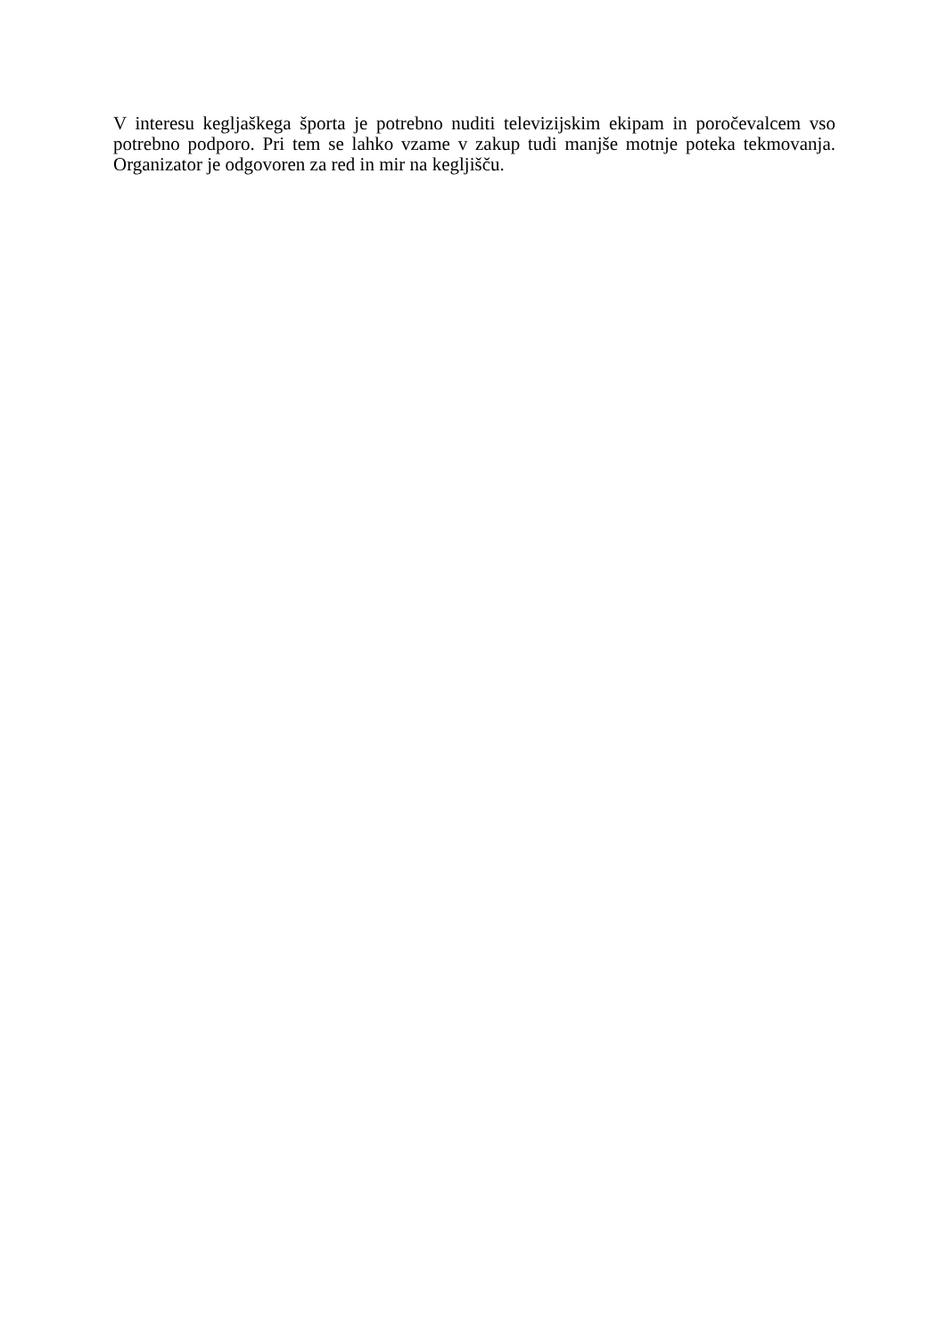V interesu kegljaškega športa je potrebno nuditi televizijskim ekipam in poročevalcem vso potrebno podporo. Pri tem se lahko vzame v zakup tudi manjše motnje poteka tekmovanja. Organizator je odgovoren za red in mir na kegljišču.